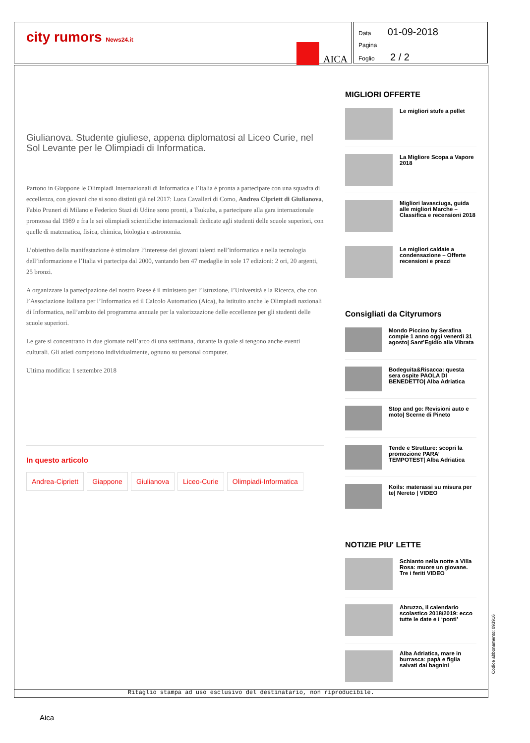city rumors News24.it
AICA
Data 01-09-2018
Pagina
Foglio 2 / 2
Giulianova. Studente giuliese, appena diplomatosi al Liceo Curie, nel Sol Levante per le Olimpiadi di Informatica.
Partono in Giappone le Olimpiadi Internazionali di Informatica e l’Italia è pronta a partecipare con una squadra di eccellenza, con giovani che si sono distinti già nel 2017: Luca Cavalleri di Como, Andrea Cipriett di Giulianova, Fabio Pruneri di Milano e Federico Stazi di Udine sono pronti, a Tsukuba, a partecipare alla gara internazionale promossa dal 1989 e fra le sei olimpiadi scientifiche internazionali dedicate agli studenti delle scuole superiori, con quelle di matematica, fisica, chimica, biologia e astronomia.
L’obiettivo della manifestazione è stimolare l’interesse dei giovani talenti nell’informatica e nella tecnologia dell’informazione e l’Italia vi partecipa dal 2000, vantando ben 47 medaglie in sole 17 edizioni: 2 ori, 20 argenti, 25 bronzi.
A organizzare la partecipazione del nostro Paese è il ministero per l’Istruzione, l’Università e la Ricerca, che con l’Associazione Italiana per l’Informatica ed il Calcolo Automatico (Aica), ha istituito anche le Olimpiadi nazionali di Informatica, nell’ambito del programma annuale per la valorizzazione delle eccellenze per gli studenti delle scuole superiori.
Le gare si concentrano in due giornate nell’arco di una settimana, durante la quale si tengono anche eventi culturali. Gli atleti competono individualmente, ognuno su personal computer.
Ultima modifica: 1 settembre 2018
In questo articolo
Andrea-Cipriett Giappone Giulianova Liceo-Curie Olimpiadi-Informatica
MIGLIORI OFFERTE
Le migliori stufe a pellet
La Migliore Scopa a Vapore 2018
Migliori lavasciuga, guida alle migliori Marche – Classifica e recensioni 2018
Le migliori caldaie a condensazione – Offerte recensioni e prezzi
Consigliati da Cityrumors
Mondo Piccino by Serafina compie 1 anno oggi venerdì 31 agosto| Sant’Egidio alla Vibrata
Bodeguita&Risacca: questa sera ospite PAOLA DI BENEDETTO| Alba Adriatica
Stop and go: Revisioni auto e moto| Scerne di Pineto
Tende e Strutture: scopri la promozione PARA’ TEMPOTEST| Alba Adriatica
Koils: materassi su misura per te| Nereto | VIDEO
NOTIZIE PIU' LETTE
Schianto nella notte a Villa Rosa: muore un giovane. Tre i feriti VIDEO
Abruzzo, il calendario scolastico 2018/2019: ecco tutte le date e i ‘ponti’
Alba Adriatica, mare in burrasca: papà e figlia salvati dai bagnini
Ritaglio stampa ad uso esclusivo del destinatario, non riproducibile.
Codice abbonamento: 093916
Aica